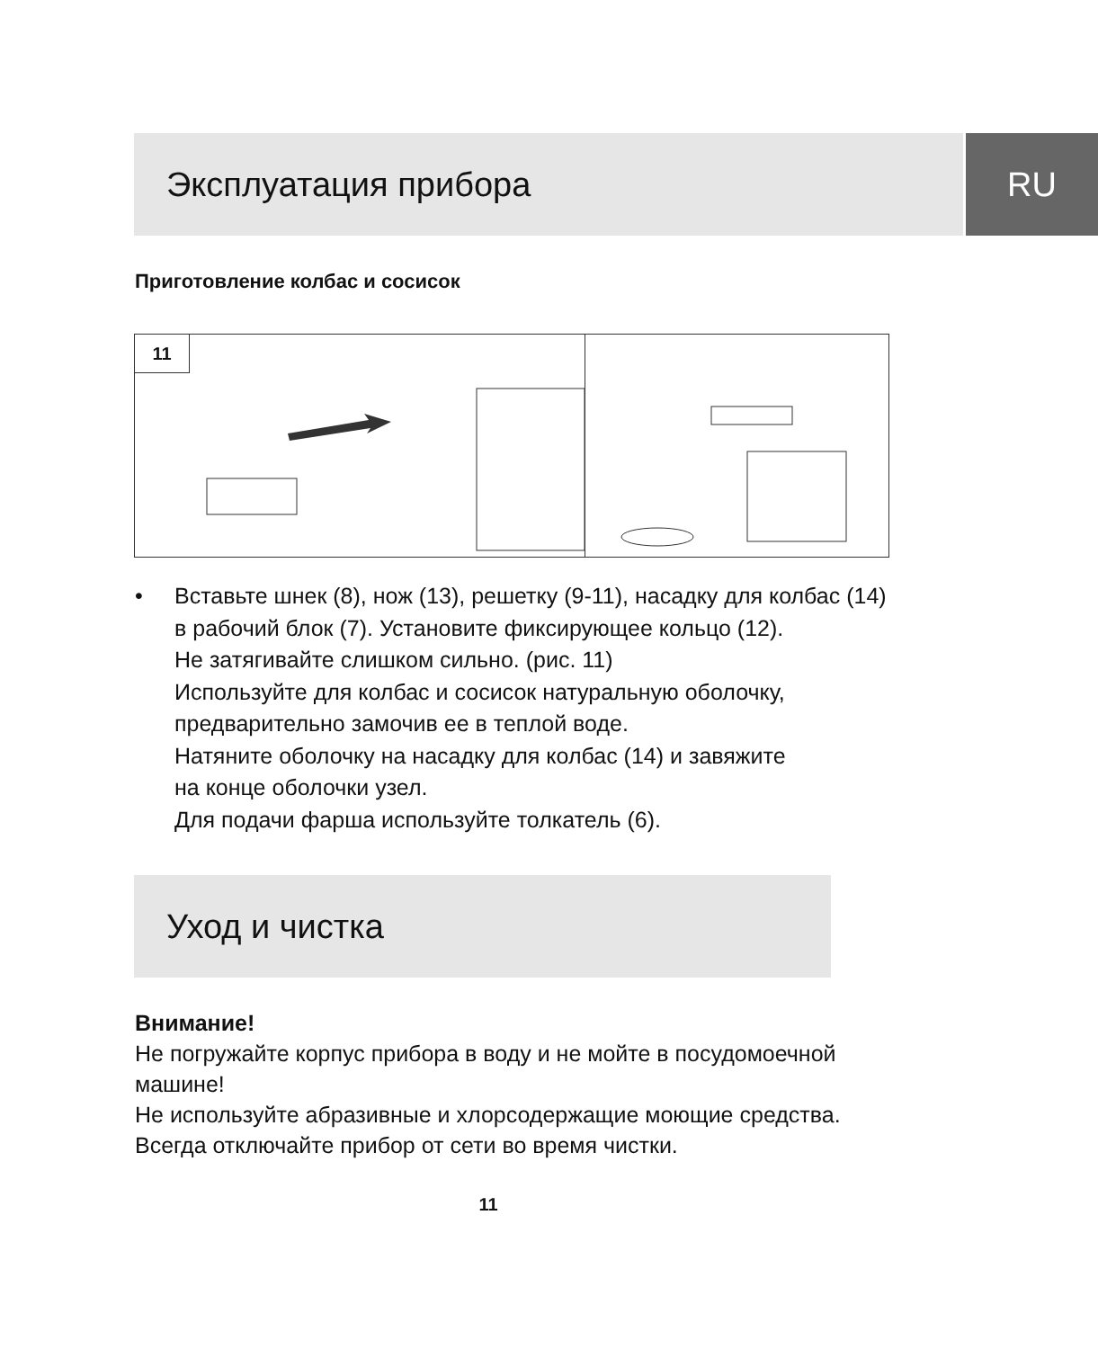Эксплуатация прибора
RU
Приготовление колбас и сосисок
11
• Вставьте шнек (8), нож (13), решетку (9-11), насадку для колбас (14)
в рабочий блок (7). Установите фиксирующее кольцо (12).
Не затягивайте слишком сильно. (рис. 11)
Используйте для колбас и сосисок натуральную оболочку,
предварительно замочив ее в теплой воде.
Натяните оболочку на насадку для колбас (14) и завяжите
на конце оболочки узел.
Для подачи фарша используйте толкатель (6).
Уход и чистка
Внимание!
Не погружайте корпус прибора в воду и не мойте в посудомоечной
машине!
Не используйте абразивные и хлорсодержащие моющие средства.
Всегда отключайте прибор от сети во время чистки.
11